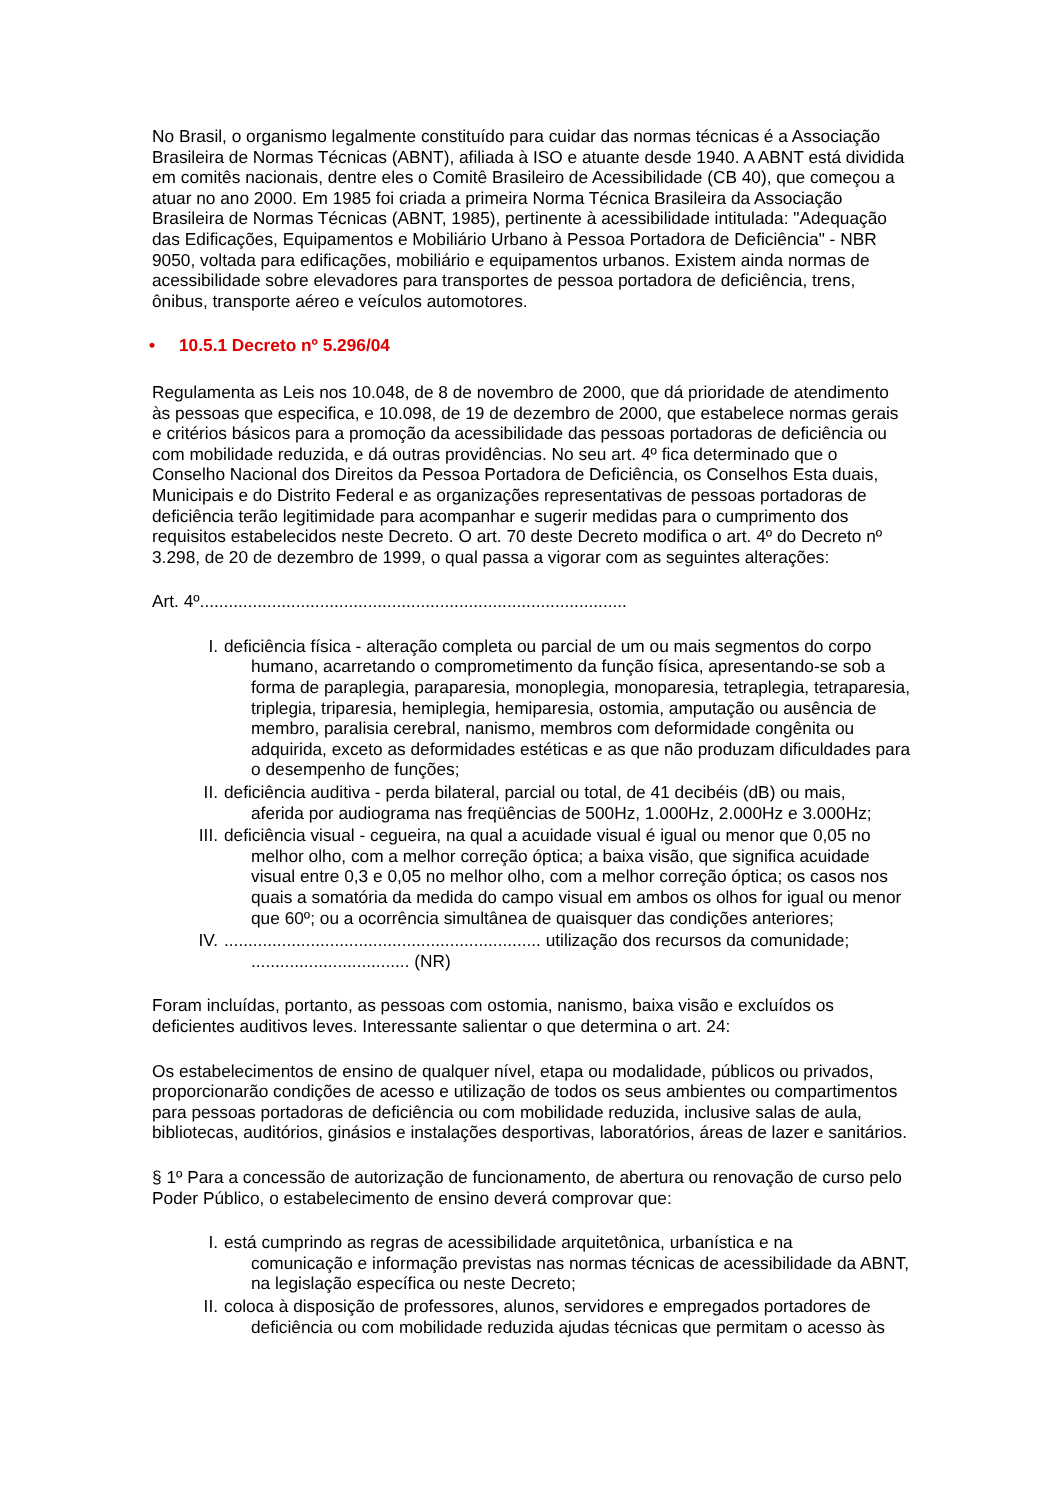No Brasil, o organismo legalmente constituído para cuidar das normas técnicas é a Associação Brasileira de Normas Técnicas (ABNT), afiliada à ISO e atuante desde 1940. A ABNT está dividida em comitês nacionais, dentre eles o Comitê Brasileiro de Acessibilidade (CB 40), que começou a atuar no ano 2000. Em 1985 foi criada a primeira Norma Técnica Brasileira da Associação Brasileira de Normas Técnicas (ABNT, 1985), pertinente à acessibilidade intitulada: "Adequação das Edificações, Equipamentos e Mobiliário Urbano à Pessoa Portadora de Deficiência" - NBR 9050, voltada para edificações, mobiliário e equipamentos urbanos. Existem ainda normas de acessibilidade sobre elevadores para transportes de pessoa portadora de deficiência, trens, ônibus, transporte aéreo e veículos automotores.
• 10.5.1 Decreto nº 5.296/04
Regulamenta as Leis nos 10.048, de 8 de novembro de 2000, que dá prioridade de atendimento às pessoas que especifica, e 10.098, de 19 de dezembro de 2000, que estabelece normas gerais e critérios básicos para a promoção da acessibilidade das pessoas portadoras de deficiência ou com mobilidade reduzida, e dá outras providências. No seu art. 4º fica determinado que o Conselho Nacional dos Direitos da Pessoa Portadora de Deficiência, os Conselhos Esta duais, Municipais e do Distrito Federal e as organizações representativas de pessoas portadoras de deficiência terão legitimidade para acompanhar e sugerir medidas para o cumprimento dos requisitos estabelecidos neste Decreto. O art. 70 deste Decreto modifica o art. 4º do Decreto nº 3.298, de 20 de dezembro de 1999, o qual passa a vigorar com as seguintes alterações:
Art. 4º.........................................................................................
I. deficiência física - alteração completa ou parcial de um ou mais segmentos do corpo
humano, acarretando o comprometimento da função física, apresentando-se sob a forma de paraplegia, paraparesia, monoplegia, monoparesia, tetraplegia, tetraparesia, triplegia, triparesia, hemiplegia, hemiparesia, ostomia, amputação ou ausência de membro, paralisia cerebral, nanismo, membros com deformidade congênita ou adquirida, exceto as deformidades estéticas e as que não produzam dificuldades para o desempenho de funções;
II. deficiência auditiva - perda bilateral, parcial ou total, de 41 decibéis (dB) ou mais,
aferida por audiograma nas freqüências de 500Hz, 1.000Hz, 2.000Hz e 3.000Hz;
III. deficiência visual - cegueira, na qual a acuidade visual é igual ou menor que 0,05 no
melhor olho, com a melhor correção óptica; a baixa visão, que significa acuidade visual entre 0,3 e 0,05 no melhor olho, com a melhor correção óptica; os casos nos quais a somatória da medida do campo visual em ambos os olhos for igual ou menor que 60º; ou a ocorrência simultânea de quaisquer das condições anteriores;
IV................................................................... utilização dos recursos da comunidade;
................................. (NR)
Foram incluídas, portanto, as pessoas com ostomia, nanismo, baixa visão e excluídos os deficientes auditivos leves. Interessante salientar o que determina o art. 24:
Os estabelecimentos de ensino de qualquer nível, etapa ou modalidade, públicos ou privados, proporcionarão condições de acesso e utilização de todos os seus ambientes ou compartimentos para pessoas portadoras de deficiência ou com mobilidade reduzida, inclusive salas de aula, bibliotecas, auditórios, ginásios e instalações desportivas, laboratórios, áreas de lazer e sanitários.
§ 1º Para a concessão de autorização de funcionamento, de abertura ou renovação de curso pelo Poder Público, o estabelecimento de ensino deverá comprovar que:
I. está cumprindo as regras de acessibilidade arquitetônica, urbanística e na
comunicação e informação previstas nas normas técnicas de acessibilidade da ABNT, na legislação específica ou neste Decreto;
II. coloca à disposição de professores, alunos, servidores e empregados portadores de
deficiência ou com mobilidade reduzida ajudas técnicas que permitam o acesso às